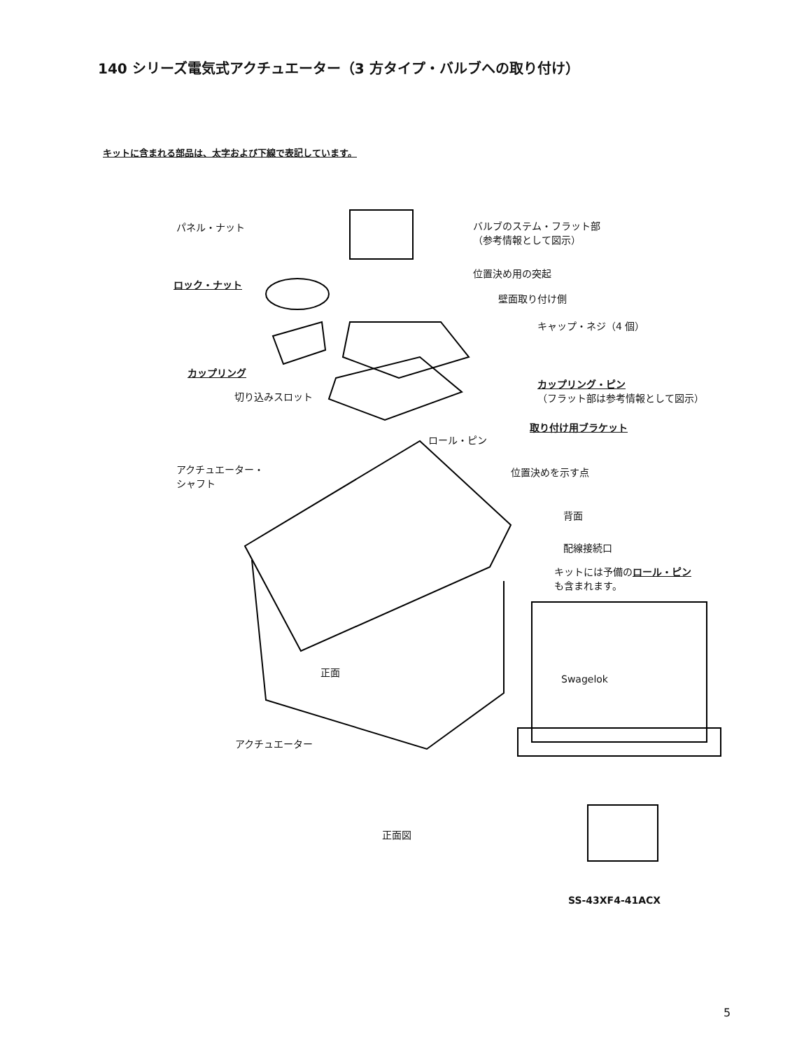140 シリーズ電気式アクチュエーター（3 方タイプ・バルブへの取り付け）
キットに含まれる部品は、太字および下線で表記しています。
パネル・ナット
ロック・ナット
カップリング
切り込みスロット
バルブのステム・フラット部
（参考情報として図示）
位置決め用の突起
壁面取り付け側
キャップ・ネジ（4 個）
カップリング・ピン
（フラット部は参考情報として図示）
取り付け用ブラケット
ロール・ピン
アクチュエーター・
シャフト
位置決めを示す点
背面
配線接続口
キットには予備のロール・ピン
も含まれます。
正面
Swagelok
アクチュエーター
正面図
SS-43XF4-41ACX
5